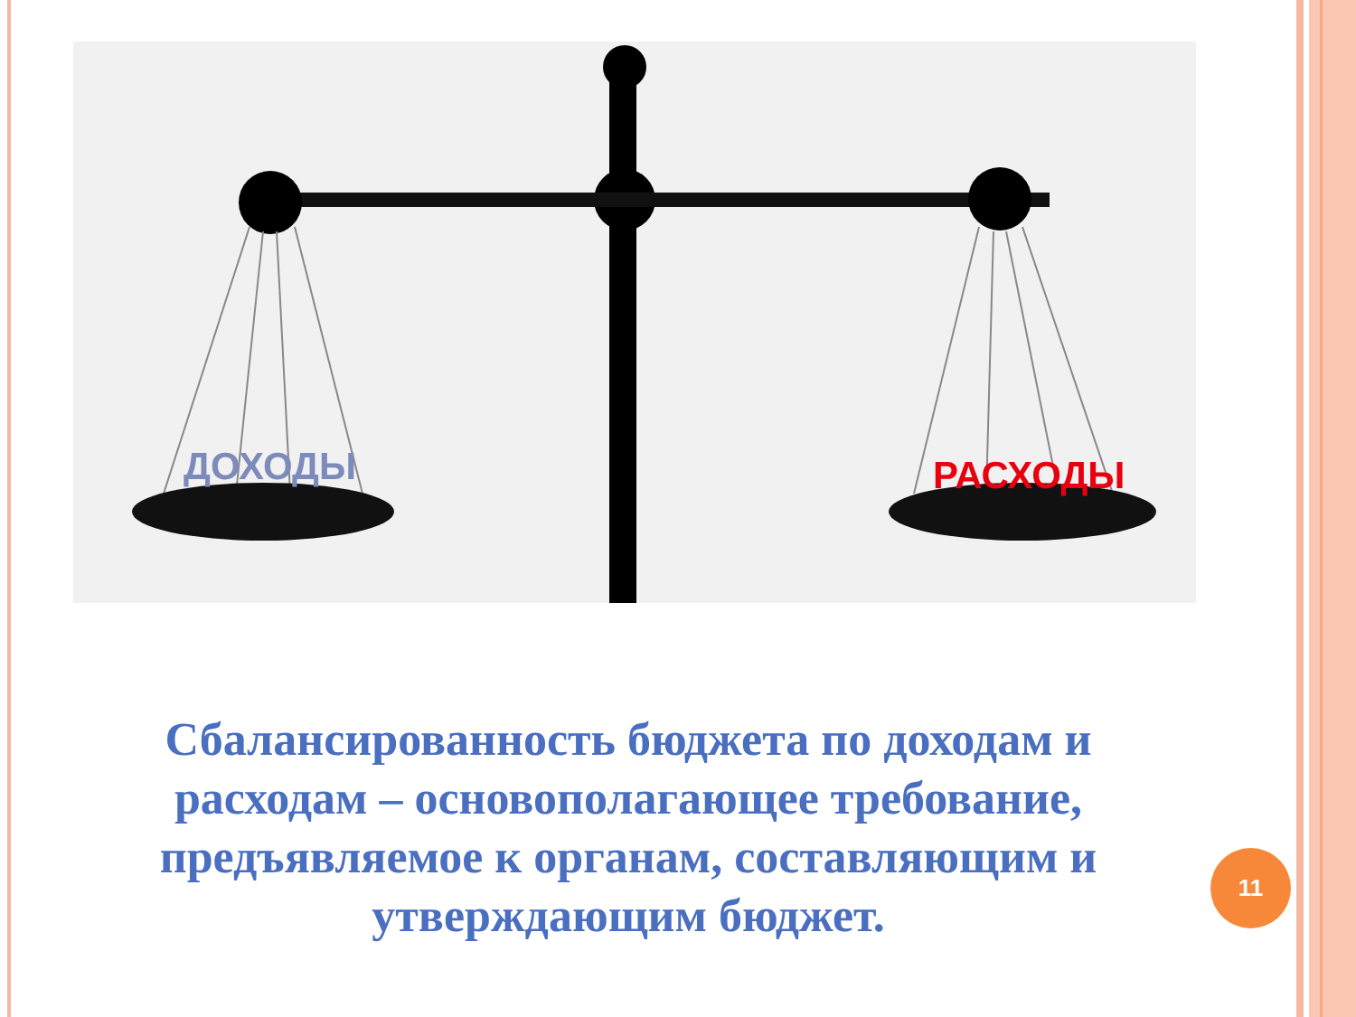ДОХОДЫ РАСХОДЫ
Сбалансированность бюджета по доходам и расходам – основополагающее требование, предъявляемое к органам, составляющим и утверждающим бюджет.
11